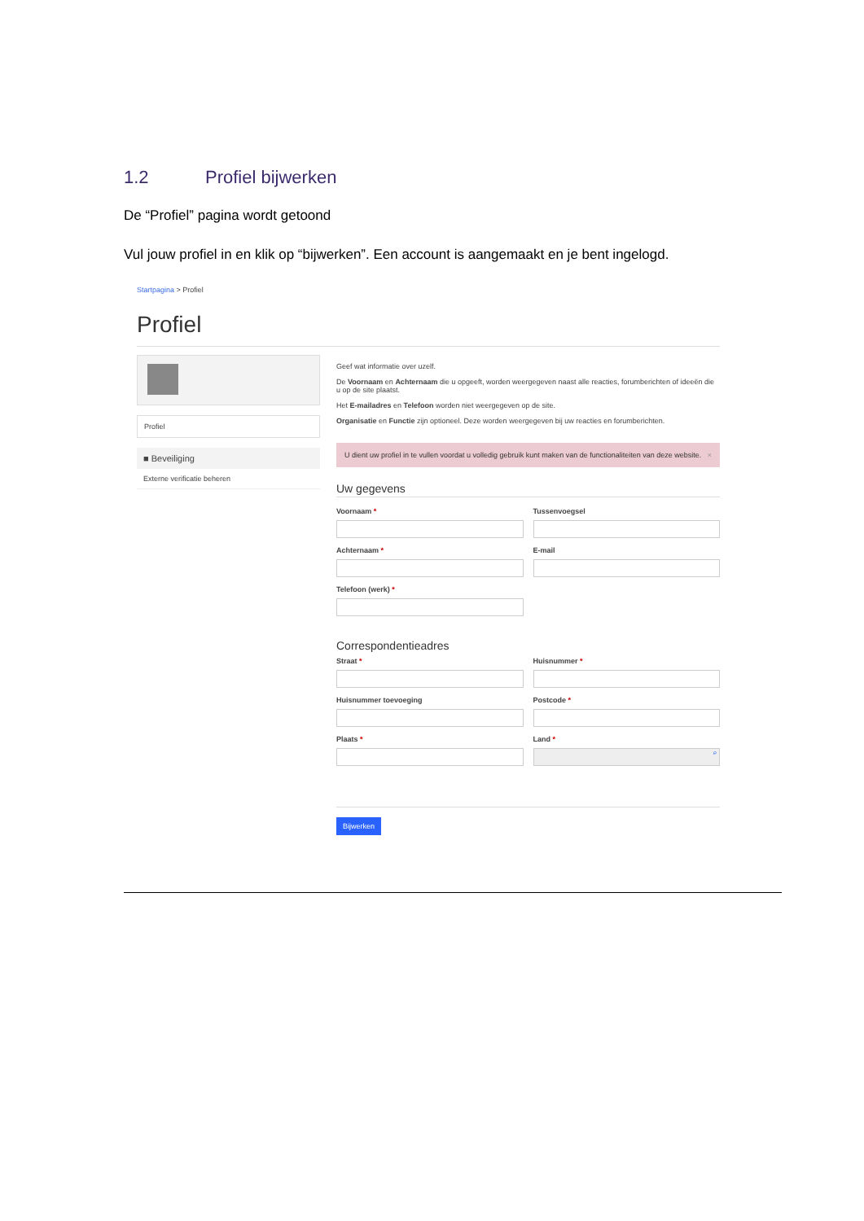1.2 Profiel bijwerken
De “Profiel” pagina wordt getoond
Vul jouw profiel in en klik op “bijwerken”. Een account is aangemaakt en je bent ingelogd.
Startpagina > Profiel
Profiel
Profiel
■ Beveiliging
Externe verificatie beheren
Geef wat informatie over uzelf.
De Voornaam en Achternaam die u opgeeft, worden weergegeven naast alle reacties, forumberichten of ideeën die u op de site plaatst.
Het E-mailadres en Telefoon worden niet weergegeven op de site.
Organisatie en Functie zijn optioneel. Deze worden weergegeven bij uw reacties en forumberichten.
U dient uw profiel in te vullen voordat u volledig gebruik kunt maken van de functionaliteiten van deze website. ×
Uw gegevens
Voornaam *
Tussenvoegsel
Achternaam *
E-mail
Telefoon (werk) *
Correspondentieadres
Straat *
Huisnummer *
Huisnummer toevoeging
Postcode *
Plaats *
Land *
⌕
Bijwerken